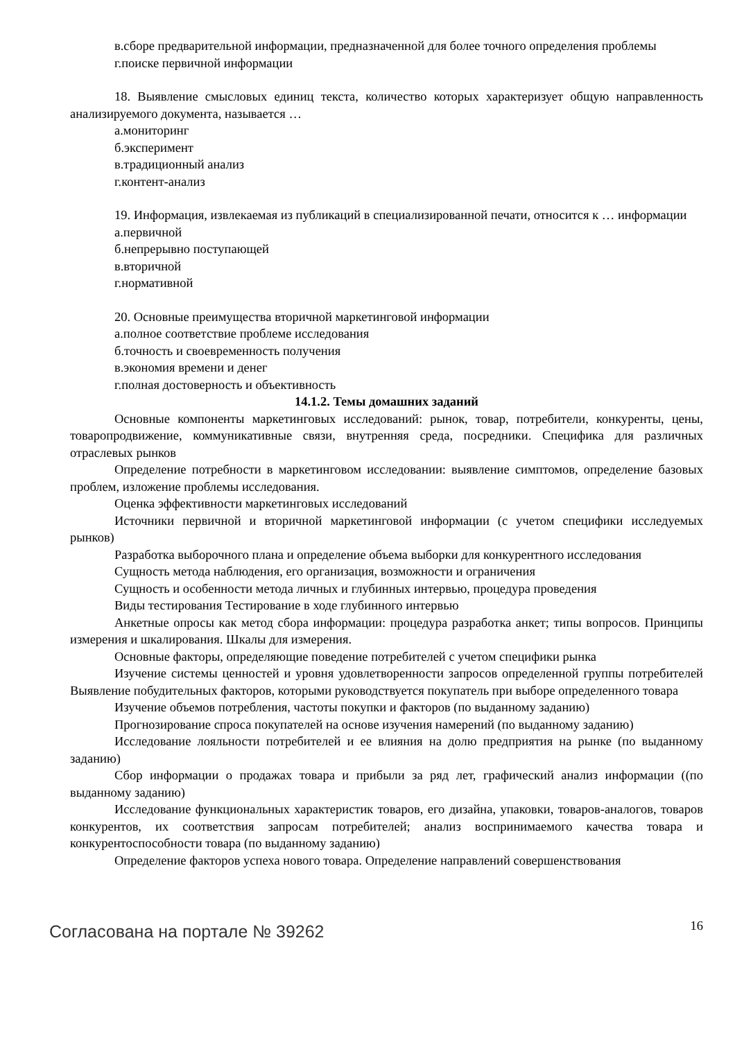в.сборе предварительной информации, предназначенной для более точного определения проблемы
г.поиске первичной информации
18. Выявление смысловых единиц текста, количество которых характеризует общую направленность анализируемого документа, называется …
а.мониторинг
б.эксперимент
в.традиционный анализ
г.контент-анализ
19. Информация, извлекаемая из публикаций в специализированной печати, относится к … информации
а.первичной
б.непрерывно поступающей
в.вторичной
г.нормативной
20. Основные преимущества вторичной маркетинговой информации
а.полное соответствие проблеме исследования
б.точность и своевременность получения
в.экономия времени и денег
г.полная достоверность и объективность
14.1.2. Темы домашних заданий
Основные компоненты маркетинговых исследований: рынок, товар, потребители, конкуренты, цены, товаропродвижение, коммуникативные связи, внутренняя среда, посредники. Специфика для различных отраслевых рынков
Определение потребности в маркетинговом исследовании: выявление симптомов, определение базовых проблем, изложение проблемы исследования.
Оценка эффективности маркетинговых исследований
Источники первичной и вторичной маркетинговой информации (с учетом специфики исследуемых рынков)
Разработка выборочного плана и определение объема выборки для конкурентного исследования
Сущность метода наблюдения, его организация, возможности и ограничения
Сущность и особенности метода личных и глубинных интервью, процедура проведения
Виды тестирования Тестирование в ходе глубинного интервью
Анкетные опросы как метод сбора информации: процедура разработка анкет; типы вопросов. Принципы измерения и шкалирования. Шкалы для измерения.
Основные факторы, определяющие поведение потребителей с учетом специфики рынка
Изучение системы ценностей и уровня удовлетворенности запросов определенной группы потребителей Выявление побудительных факторов, которыми руководствуется покупатель при выборе определенного товара
Изучение объемов потребления, частоты покупки и факторов (по выданному заданию)
Прогнозирование спроса покупателей на основе изучения намерений (по выданному заданию)
Исследование лояльности потребителей и ее влияния на долю предприятия на рынке (по выданному заданию)
Сбор информации о продажах товара и прибыли за ряд лет, графический анализ информации ((по выданному заданию)
Исследование функциональных характеристик товаров, его дизайна, упаковки, товаров-аналогов, товаров конкурентов, их соответствия запросам потребителей; анализ воспринимаемого качества товара и конкурентоспособности товара (по выданному заданию)
Определение факторов успеха нового товара. Определение направлений совершенствования
Согласована на портале № 39262 16